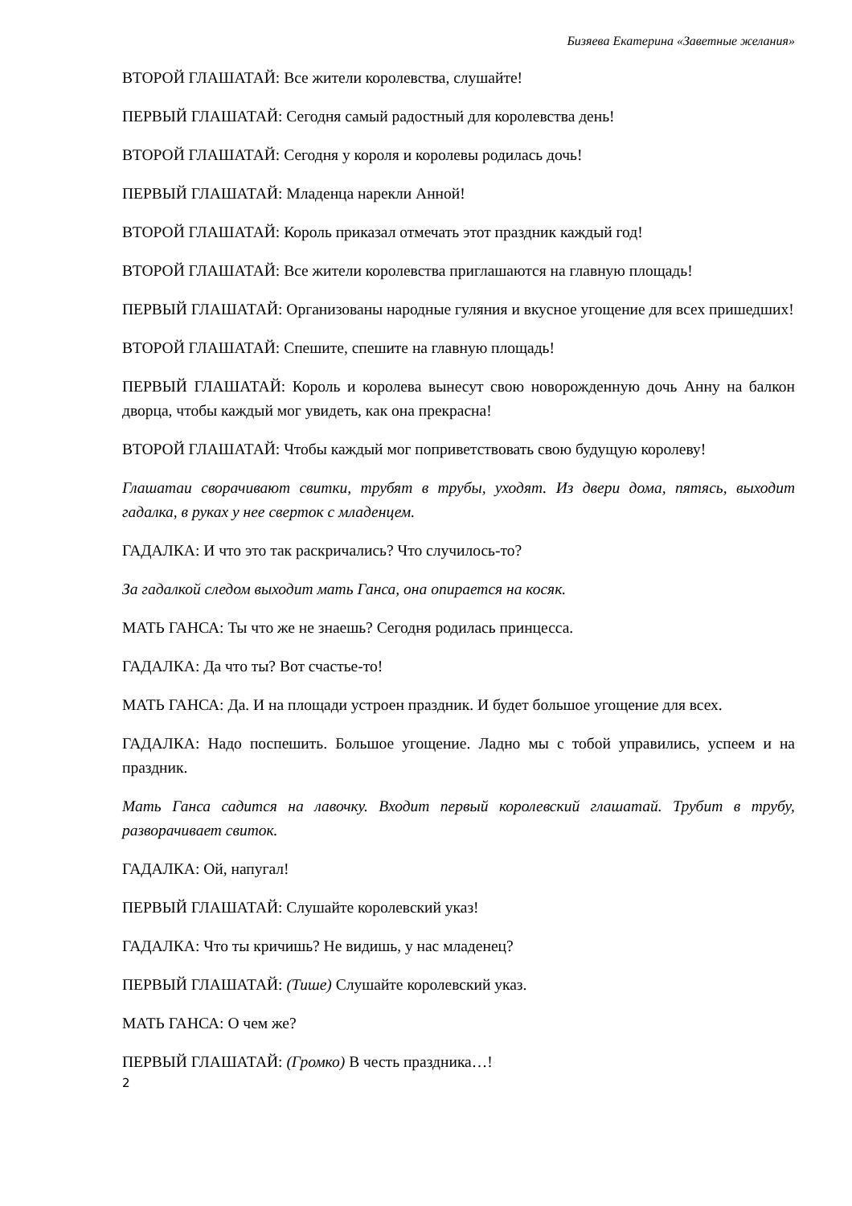Бизяева Екатерина «Заветные желания»
ВТОРОЙ ГЛАШАТАЙ: Все жители королевства, слушайте!
ПЕРВЫЙ ГЛАШАТАЙ: Сегодня самый радостный для королевства день!
ВТОРОЙ ГЛАШАТАЙ: Сегодня у короля и королевы родилась дочь!
ПЕРВЫЙ ГЛАШАТАЙ: Младенца нарекли Анной!
ВТОРОЙ ГЛАШАТАЙ: Король приказал отмечать этот праздник каждый год!
ВТОРОЙ ГЛАШАТАЙ: Все жители королевства приглашаются на главную площадь!
ПЕРВЫЙ ГЛАШАТАЙ: Организованы народные гуляния и вкусное угощение для всех пришедших!
ВТОРОЙ ГЛАШАТАЙ: Спешите, спешите на главную площадь!
ПЕРВЫЙ ГЛАШАТАЙ: Король и королева вынесут свою новорожденную дочь Анну на балкон дворца, чтобы каждый мог увидеть, как она прекрасна!
ВТОРОЙ ГЛАШАТАЙ: Чтобы каждый мог поприветствовать свою будущую королеву!
Глашатаи сворачивают свитки, трубят в трубы, уходят. Из двери дома, пятясь, выходит гадалка, в руках у нее сверток с младенцем.
ГАДАЛКА: И что это так раскричались? Что случилось-то?
За гадалкой следом выходит мать Ганса, она опирается на косяк.
МАТЬ ГАНСА: Ты что же не знаешь? Сегодня родилась принцесса.
ГАДАЛКА: Да что ты? Вот счастье-то!
МАТЬ ГАНСА: Да. И на площади устроен праздник. И будет большое угощение для всех.
ГАДАЛКА: Надо поспешить. Большое угощение. Ладно мы с тобой управились, успеем и на праздник.
Мать Ганса садится на лавочку. Входит первый королевский глашатай. Трубит в трубу, разворачивает свиток.
ГАДАЛКА: Ой, напугал!
ПЕРВЫЙ ГЛАШАТАЙ: Слушайте королевский указ!
ГАДАЛКА: Что ты кричишь? Не видишь, у нас младенец?
ПЕРВЫЙ ГЛАШАТАЙ: (Тише) Слушайте королевский указ.
МАТЬ ГАНСА: О чем же?
ПЕРВЫЙ ГЛАШАТАЙ: (Громко) В честь праздника…!
2